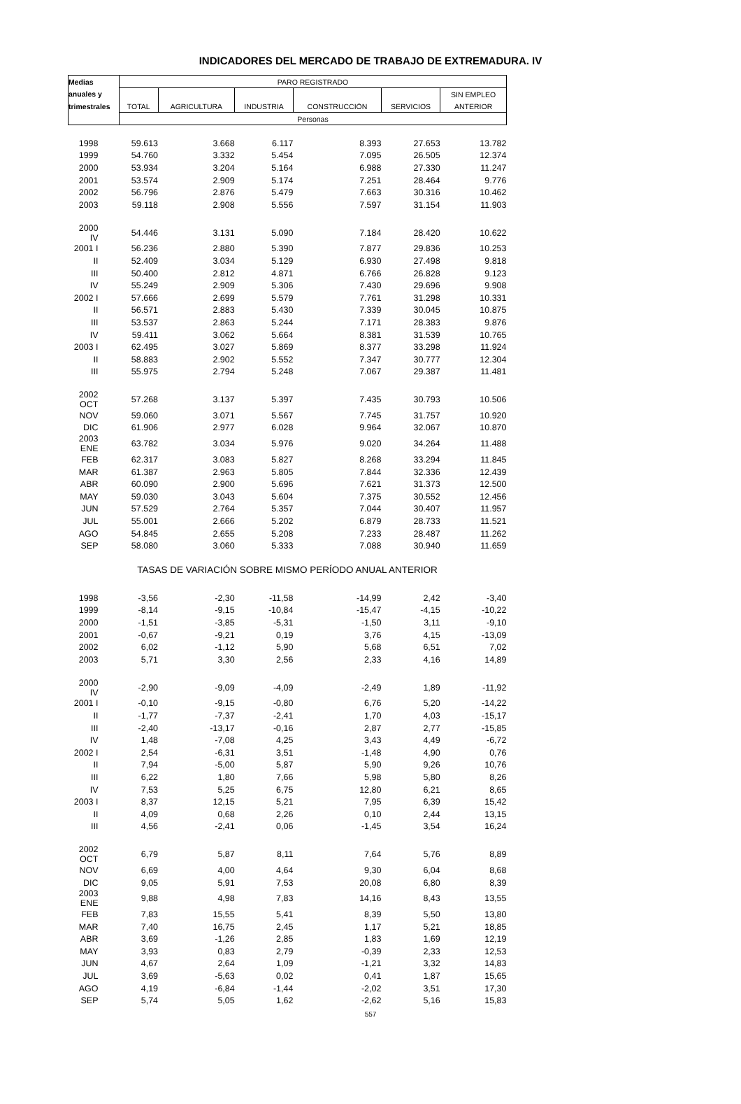INDICADORES DEL MERCADO DE TRABAJO DE EXTREMADURA. IV
| Medias | PARO REGISTRADO | | | | | |
| --- | --- | --- | --- | --- | --- | --- |
| anuales y | | | | | | SIN EMPLEO |
| trimestrales | TOTAL | AGRICULTURA | INDUSTRIA | CONSTRUCCIÓN | SERVICIOS | ANTERIOR |
| | Personas | | | | | |
| 1998 | 59.613 | 3.668 | 6.117 | 8.393 | 27.653 | 13.782 |
| 1999 | 54.760 | 3.332 | 5.454 | 7.095 | 26.505 | 12.374 |
| 2000 | 53.934 | 3.204 | 5.164 | 6.988 | 27.330 | 11.247 |
| 2001 | 53.574 | 2.909 | 5.174 | 7.251 | 28.464 | 9.776 |
| 2002 | 56.796 | 2.876 | 5.479 | 7.663 | 30.316 | 10.462 |
| 2003 | 59.118 | 2.908 | 5.556 | 7.597 | 31.154 | 11.903 |
| 2000 IV | 54.446 | 3.131 | 5.090 | 7.184 | 28.420 | 10.622 |
| 2001 I | 56.236 | 2.880 | 5.390 | 7.877 | 29.836 | 10.253 |
| II | 52.409 | 3.034 | 5.129 | 6.930 | 27.498 | 9.818 |
| III | 50.400 | 2.812 | 4.871 | 6.766 | 26.828 | 9.123 |
| IV | 55.249 | 2.909 | 5.306 | 7.430 | 29.696 | 9.908 |
| 2002 I | 57.666 | 2.699 | 5.579 | 7.761 | 31.298 | 10.331 |
| II | 56.571 | 2.883 | 5.430 | 7.339 | 30.045 | 10.875 |
| III | 53.537 | 2.863 | 5.244 | 7.171 | 28.383 | 9.876 |
| IV | 59.411 | 3.062 | 5.664 | 8.381 | 31.539 | 10.765 |
| 2003 I | 62.495 | 3.027 | 5.869 | 8.377 | 33.298 | 11.924 |
| II | 58.883 | 2.902 | 5.552 | 7.347 | 30.777 | 12.304 |
| III | 55.975 | 2.794 | 5.248 | 7.067 | 29.387 | 11.481 |
| 2002 OCT | 57.268 | 3.137 | 5.397 | 7.435 | 30.793 | 10.506 |
| NOV | 59.060 | 3.071 | 5.567 | 7.745 | 31.757 | 10.920 |
| DIC | 61.906 | 2.977 | 6.028 | 9.964 | 32.067 | 10.870 |
| 2003 ENE | 63.782 | 3.034 | 5.976 | 9.020 | 34.264 | 11.488 |
| FEB | 62.317 | 3.083 | 5.827 | 8.268 | 33.294 | 11.845 |
| MAR | 61.387 | 2.963 | 5.805 | 7.844 | 32.336 | 12.439 |
| ABR | 60.090 | 2.900 | 5.696 | 7.621 | 31.373 | 12.500 |
| MAY | 59.030 | 3.043 | 5.604 | 7.375 | 30.552 | 12.456 |
| JUN | 57.529 | 2.764 | 5.357 | 7.044 | 30.407 | 11.957 |
| JUL | 55.001 | 2.666 | 5.202 | 6.879 | 28.733 | 11.521 |
| AGO | 54.845 | 2.655 | 5.208 | 7.233 | 28.487 | 11.262 |
| SEP | 58.080 | 3.060 | 5.333 | 7.088 | 30.940 | 11.659 |
| TASAS DE VARIACIÓN SOBRE MISMO PERÍODO ANUAL ANTERIOR | | | | | | |
| 1998 | -3,56 | -2,30 | -11,58 | -14,99 | 2,42 | -3,40 |
| 1999 | -8,14 | -9,15 | -10,84 | -15,47 | -4,15 | -10,22 |
| 2000 | -1,51 | -3,85 | -5,31 | -1,50 | 3,11 | -9,10 |
| 2001 | -0,67 | -9,21 | 0,19 | 3,76 | 4,15 | -13,09 |
| 2002 | 6,02 | -1,12 | 5,90 | 5,68 | 6,51 | 7,02 |
| 2003 | 5,71 | 3,30 | 2,56 | 2,33 | 4,16 | 14,89 |
| 2000 IV | -2,90 | -9,09 | -4,09 | -2,49 | 1,89 | -11,92 |
| 2001 I | -0,10 | -9,15 | -0,80 | 6,76 | 5,20 | -14,22 |
| II | -1,77 | -7,37 | -2,41 | 1,70 | 4,03 | -15,17 |
| III | -2,40 | -13,17 | -0,16 | 2,87 | 2,77 | -15,85 |
| IV | 1,48 | -7,08 | 4,25 | 3,43 | 4,49 | -6,72 |
| 2002 I | 2,54 | -6,31 | 3,51 | -1,48 | 4,90 | 0,76 |
| II | 7,94 | -5,00 | 5,87 | 5,90 | 9,26 | 10,76 |
| III | 6,22 | 1,80 | 7,66 | 5,98 | 5,80 | 8,26 |
| IV | 7,53 | 5,25 | 6,75 | 12,80 | 6,21 | 8,65 |
| 2003 I | 8,37 | 12,15 | 5,21 | 7,95 | 6,39 | 15,42 |
| II | 4,09 | 0,68 | 2,26 | 0,10 | 2,44 | 13,15 |
| III | 4,56 | -2,41 | 0,06 | -1,45 | 3,54 | 16,24 |
| 2002 OCT | 6,79 | 5,87 | 8,11 | 7,64 | 5,76 | 8,89 |
| NOV | 6,69 | 4,00 | 4,64 | 9,30 | 6,04 | 8,68 |
| DIC | 9,05 | 5,91 | 7,53 | 20,08 | 6,80 | 8,39 |
| 2003 ENE | 9,88 | 4,98 | 7,83 | 14,16 | 8,43 | 13,55 |
| FEB | 7,83 | 15,55 | 5,41 | 8,39 | 5,50 | 13,80 |
| MAR | 7,40 | 16,75 | 2,45 | 1,17 | 5,21 | 18,85 |
| ABR | 3,69 | -1,26 | 2,85 | 1,83 | 1,69 | 12,19 |
| MAY | 3,93 | 0,83 | 2,79 | -0,39 | 2,33 | 12,53 |
| JUN | 4,67 | 2,64 | 1,09 | -1,21 | 3,32 | 14,83 |
| JUL | 3,69 | -5,63 | 0,02 | 0,41 | 1,87 | 15,65 |
| AGO | 4,19 | -6,84 | -1,44 | -2,02 | 3,51 | 17,30 |
| SEP | 5,74 | 5,05 | 1,62 | -2,62 | 5,16 | 15,83 |
557